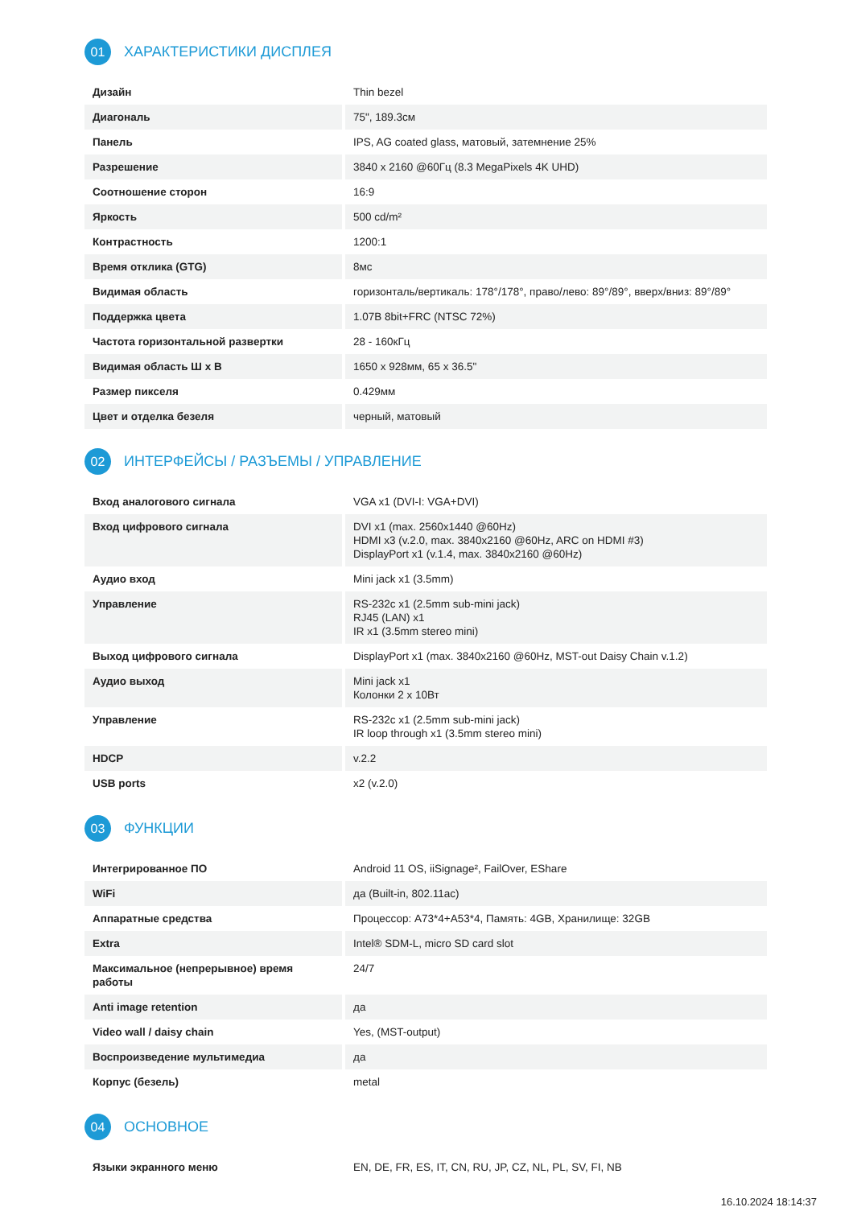01
ХАРАКТЕРИСТИКИ ДИСПЛЕЯ
| Дизайн | Thin bezel |
| Диагональ | 75", 189.3см |
| Панель | IPS, AG coated glass, матовый, затемнение 25% |
| Разрешение | 3840 x 2160 @60Гц (8.3 MegaPixels 4K UHD) |
| Соотношение сторон | 16:9 |
| Яркость | 500 cd/m² |
| Контрастность | 1200:1 |
| Время отклика (GTG) | 8мс |
| Видимая область | горизонталь/вертикаль: 178°/178°, право/лево: 89°/89°, вверх/вниз: 89°/89° |
| Поддержка цвета | 1.07B 8bit+FRC (NTSC 72%) |
| Частота горизонтальной развертки | 28 - 160кГц |
| Видимая область Ш x В | 1650 x 928мм, 65 x 36.5" |
| Размер пикселя | 0.429мм |
| Цвет и отделка безеля | черный, матовый |
02
ИНТЕРФЕЙСЫ / РАЗЪЕМЫ / УПРАВЛЕНИЕ
| Вход аналогового сигнала | VGA x1 (DVI-I: VGA+DVI) |
| Вход цифрового сигнала | DVI x1 (max. 2560x1440 @60Hz) HDMI x3 (v.2.0, max. 3840x2160 @60Hz, ARC on HDMI #3) DisplayPort x1 (v.1.4, max. 3840x2160 @60Hz) |
| Аудио вход | Mini jack x1 (3.5mm) |
| Управление | RS-232c x1 (2.5mm sub-mini jack) RJ45 (LAN) x1 IR x1 (3.5mm stereo mini) |
| Выход цифрового сигнала | DisplayPort x1 (max. 3840x2160 @60Hz, MST-out Daisy Chain v.1.2) |
| Аудио выход | Mini jack x1 Колонки 2 x 10Вт |
| Управление | RS-232c x1 (2.5mm sub-mini jack) IR loop through x1 (3.5mm stereo mini) |
| HDCP | v.2.2 |
| USB ports | x2 (v.2.0) |
03
ФУНКЦИИ
| Интегрированное ПО | Android 11 OS, iiSignage², FailOver, EShare |
| WiFi | да (Built-in, 802.11ac) |
| Аппаратные средства | Процессор: A73*4+A53*4, Память: 4GB, Хранилище: 32GB |
| Extra | Intel® SDM-L, micro SD card slot |
| Максимальное (непрерывное) время работы | 24/7 |
| Anti image retention | да |
| Video wall / daisy chain | Yes, (MST-output) |
| Воспроизведение мультимедиа | да |
| Корпус (безель) | metal |
04
ОСНОВНОЕ
| Языки экранного меню | EN, DE, FR, ES, IT, CN, RU, JP, CZ, NL, PL, SV, FI, NB |
16.10.2024 18:14:37